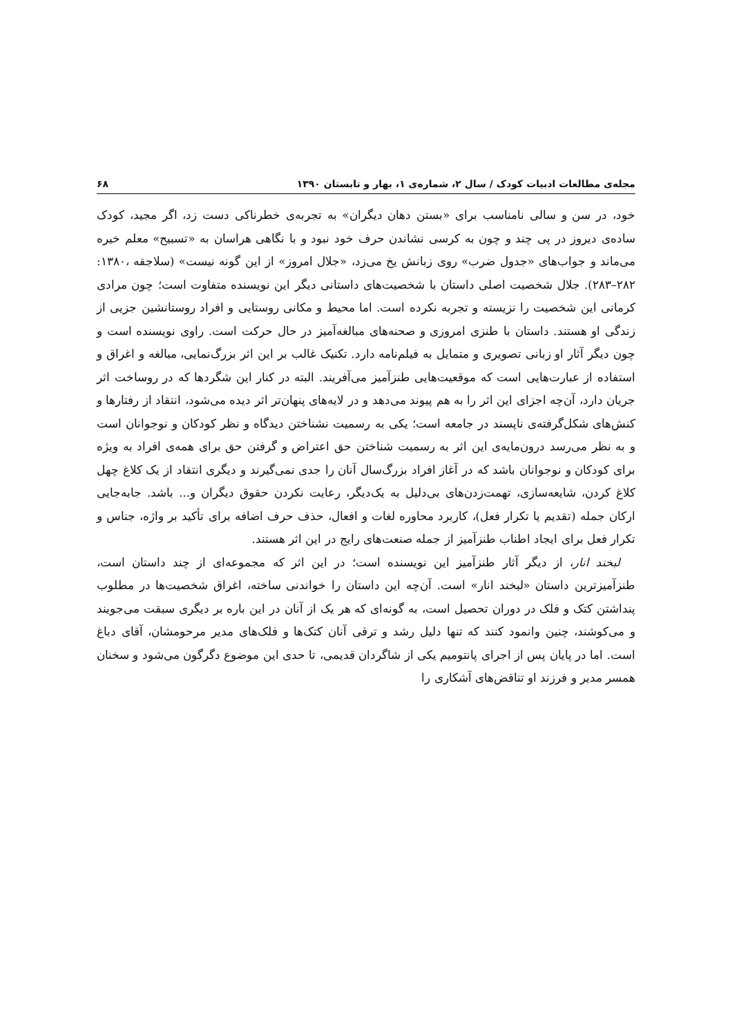مجله‌ی مطالعات ادبیات کودک / سال ۲، شماره‌ی ۱، بهار و تابستان ۱۳۹۰ ۶۸
خود، در سن و سالی نامناسب برای «بستن دهان دیگران» به تجربه‌ی خطرناکی دست زد، اگر مجید، کودک ساده‌ی دیروز در پی چند و چون به کرسی نشاندن حرف خود نبود و با نگاهی هراسان به «تسبیح» معلم خیره می‌ماند و جواب‌های «جدول ضرب» روی زبانش یخ می‌زد، «جلال امروز» از این گونه نیست» (سلاجقه ،۱۳۸۰: ۲۸۲–۲۸۳). جلال شخصیت اصلی داستان با شخصیت‌های داستانی دیگر این نویسنده متفاوت است؛ چون مرادی کرمانی این شخصیت را نزیسته و تجربه نکرده است. اما محیط و مکانی روستایی و افراد روستانشین جزیی از زندگی او هستند. داستان با طنزی امروزی و صحنه‌های مبالغه‌آمیز در حال حرکت است. راوی نویسنده است و چون دیگر آثار او زبانی تصویری و متمایل به فیلم‌نامه دارد. تکنیک غالب بر این اثر بزرگ‌نمایی، مبالغه و اغراق و استفاده از عبارت‌هایی است که موقعیت‌هایی طنزآمیز می‌آفریند. البته در کنار این شگردها که در روساخت اثر جریان دارد، آن‌چه اجزای این اثر را به هم پیوند می‌دهد و در لایه‌های پنهان‌تر اثر دیده می‌شود، انتقاد از رفتارها و کنش‌های شکل‌گرفته‌ی ناپسند در جامعه است؛ یکی به رسمیت نشناختن دیدگاه و نظر کودکان و نوجوانان است و به نظر می‌رسد درون‌مایه‌ی این اثر به رسمیت شناختن حق اعتراض و گرفتن حق برای همه‌ی افراد به ویژه برای کودکان و نوجوانان باشد که در آغاز افراد بزرگ‌سال آنان را جدی نمی‌گیرند و دیگری انتقاد از یک کلاغ چهل کلاغ کردن، شایعه‌سازی، تهمت‌زدن‌های بی‌دلیل به یک‌دیگر، رعایت نکردن حقوق دیگران و... باشد. جابه‌جایی ارکان جمله (تقدیم یا تکرار فعل)، کاربرد محاوره لغات و افعال، حذف حرف اضافه برای تأکید بر واژه، جناس و تکرار فعل برای ایجاد اطناب طنزآمیز از جمله صنعت‌های رایج در این اثر هستند.
لبخند انار، از دیگر آثار طنزآمیز این نویسنده است؛ در این اثر که مجموعه‌ای از چند داستان است، طنزآمیزترین داستان «لبخند انار» است. آن‌چه این داستان را خواندنی ساخته، اغراق شخصیت‌ها در مطلوب پنداشتن کتک و فلک در دوران تحصیل است، به گونه‌ای که هر یک از آنان در این باره بر دیگری سبقت می‌جویند و می‌کوشند، چنین وانمود کنند که تنها دلیل رشد و ترقی آنان کتک‌ها و فلک‌های مدیر مرحومشان، آقای دباغ است. اما در پایان پس از اجرای پانتومیم یکی از شاگردان قدیمی، تا حدی این موضوع دگرگون می‌شود و سخنان همسر مدیر و فرزند او تناقض‌های آشکاری را